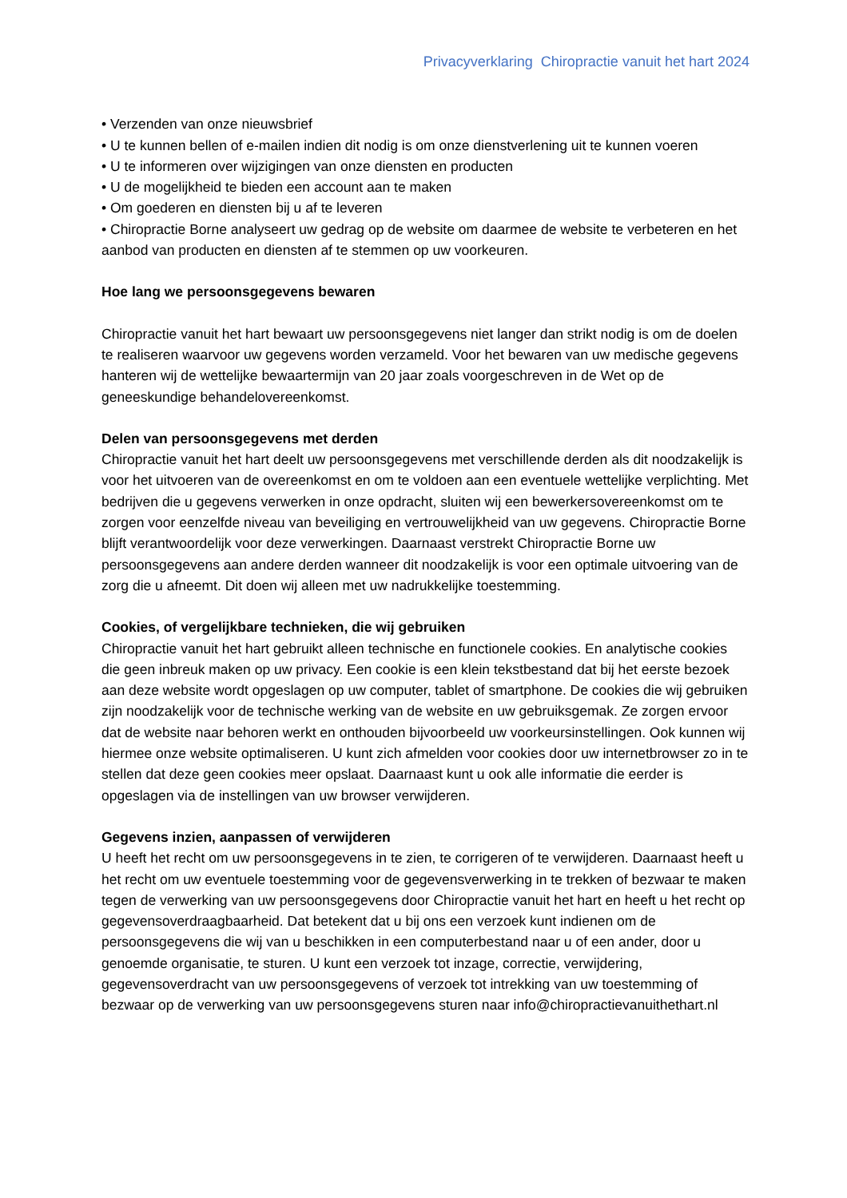Privacyverklaring Chiropractie vanuit het hart 2024
• Verzenden van onze nieuwsbrief
• U te kunnen bellen of e-mailen indien dit nodig is om onze dienstverlening uit te kunnen voeren
• U te informeren over wijzigingen van onze diensten en producten
• U de mogelijkheid te bieden een account aan te maken
• Om goederen en diensten bij u af te leveren
• Chiropractie Borne analyseert uw gedrag op de website om daarmee de website te verbeteren en het aanbod van producten en diensten af te stemmen op uw voorkeuren.
Hoe lang we persoonsgegevens bewaren
Chiropractie vanuit het hart bewaart uw persoonsgegevens niet langer dan strikt nodig is om de doelen te realiseren waarvoor uw gegevens worden verzameld. Voor het bewaren van uw medische gegevens hanteren wij de wettelijke bewaartermijn van 20 jaar zoals voorgeschreven in de Wet op de geneeskundige behandelovereenkomst.
Delen van persoonsgegevens met derden
Chiropractie vanuit het hart deelt uw persoonsgegevens met verschillende derden als dit noodzakelijk is voor het uitvoeren van de overeenkomst en om te voldoen aan een eventuele wettelijke verplichting. Met bedrijven die u gegevens verwerken in onze opdracht, sluiten wij een bewerkersovereenkomst om te zorgen voor eenzelfde niveau van beveiliging en vertrouwelijkheid van uw gegevens. Chiropractie Borne blijft verantwoordelijk voor deze verwerkingen. Daarnaast verstrekt Chiropractie Borne uw persoonsgegevens aan andere derden wanneer dit noodzakelijk is voor een optimale uitvoering van de zorg die u afneemt. Dit doen wij alleen met uw nadrukkelijke toestemming.
Cookies, of vergelijkbare technieken, die wij gebruiken
Chiropractie vanuit het hart gebruikt alleen technische en functionele cookies. En analytische cookies die geen inbreuk maken op uw privacy. Een cookie is een klein tekstbestand dat bij het eerste bezoek aan deze website wordt opgeslagen op uw computer, tablet of smartphone. De cookies die wij gebruiken zijn noodzakelijk voor de technische werking van de website en uw gebruiksgemak. Ze zorgen ervoor dat de website naar behoren werkt en onthouden bijvoorbeeld uw voorkeursinstellingen. Ook kunnen wij hiermee onze website optimaliseren. U kunt zich afmelden voor cookies door uw internetbrowser zo in te stellen dat deze geen cookies meer opslaat. Daarnaast kunt u ook alle informatie die eerder is opgeslagen via de instellingen van uw browser verwijderen.
Gegevens inzien, aanpassen of verwijderen
U heeft het recht om uw persoonsgegevens in te zien, te corrigeren of te verwijderen. Daarnaast heeft u het recht om uw eventuele toestemming voor de gegevensverwerking in te trekken of bezwaar te maken tegen de verwerking van uw persoonsgegevens door Chiropractie vanuit het hart en heeft u het recht op gegevensoverdraagbaarheid. Dat betekent dat u bij ons een verzoek kunt indienen om de persoonsgegevens die wij van u beschikken in een computerbestand naar u of een ander, door u genoemde organisatie, te sturen. U kunt een verzoek tot inzage, correctie, verwijdering, gegevensoverdracht van uw persoonsgegevens of verzoek tot intrekking van uw toestemming of bezwaar op de verwerking van uw persoonsgegevens sturen naar info@chiropractievanuithethart.nl